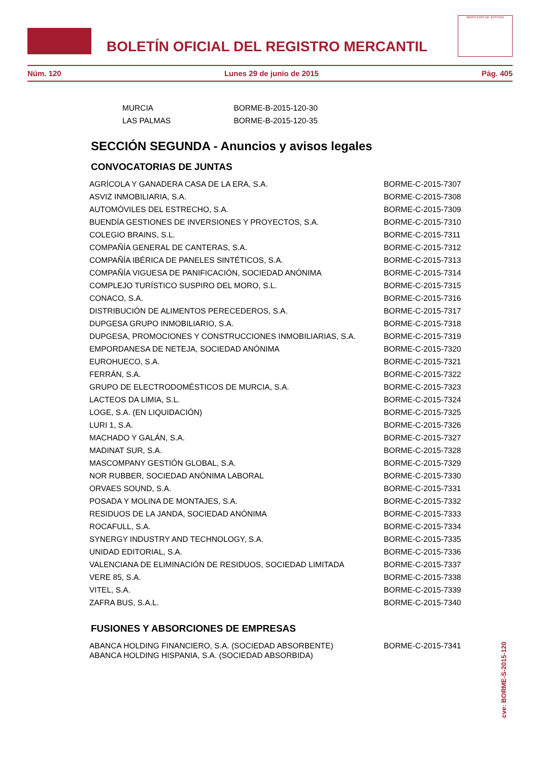BOLETÍN OFICIAL DEL REGISTRO MERCANTIL
MINISTERIO DE JUSTICIA
Núm. 120 Lunes 29 de junio de 2015 Pág. 405
| MURCIA | BORME-B-2015-120-30 |
| LAS PALMAS | BORME-B-2015-120-35 |
SECCIÓN SEGUNDA - Anuncios y avisos legales
CONVOCATORIAS DE JUNTAS
| AGRÍCOLA Y GANADERA CASA DE LA ERA, S.A. | BORME-C-2015-7307 |
| ASVIZ INMOBILIARIA, S.A. | BORME-C-2015-7308 |
| AUTOMÓVILES DEL ESTRECHO, S.A. | BORME-C-2015-7309 |
| BUENDÍA GESTIONES DE INVERSIONES Y PROYECTOS, S.A. | BORME-C-2015-7310 |
| COLEGIO BRAINS, S.L. | BORME-C-2015-7311 |
| COMPAÑÍA GENERAL DE CANTERAS, S.A. | BORME-C-2015-7312 |
| COMPAÑÍA IBÉRICA DE PANELES SINTÉTICOS, S.A. | BORME-C-2015-7313 |
| COMPAÑÍA VIGUESA DE PANIFICACIÓN, SOCIEDAD ANÓNIMA | BORME-C-2015-7314 |
| COMPLEJO TURÍSTICO SUSPIRO DEL MORO, S.L. | BORME-C-2015-7315 |
| CONACO, S.A. | BORME-C-2015-7316 |
| DISTRIBUCIÓN DE ALIMENTOS PERECEDEROS, S.A. | BORME-C-2015-7317 |
| DUPGESA GRUPO INMOBILIARIO, S.A. | BORME-C-2015-7318 |
| DUPGESA, PROMOCIONES Y CONSTRUCCIONES INMOBILIARIAS, S.A. | BORME-C-2015-7319 |
| EMPORDANESA DE NETEJA, SOCIEDAD ANÓNIMA | BORME-C-2015-7320 |
| EUROHUECO, S.A. | BORME-C-2015-7321 |
| FERRÁN, S.A. | BORME-C-2015-7322 |
| GRUPO DE ELECTRODOMÉSTICOS DE MURCIA, S.A. | BORME-C-2015-7323 |
| LACTEOS DA LIMIA, S.L. | BORME-C-2015-7324 |
| LOGE, S.A. (EN LIQUIDACIÓN) | BORME-C-2015-7325 |
| LURI 1, S.A. | BORME-C-2015-7326 |
| MACHADO Y GALÁN, S.A. | BORME-C-2015-7327 |
| MADINAT SUR, S.A. | BORME-C-2015-7328 |
| MASCOMPANY GESTIÓN GLOBAL, S.A. | BORME-C-2015-7329 |
| NOR RUBBER, SOCIEDAD ANÓNIMA LABORAL | BORME-C-2015-7330 |
| ORVAES SOUND, S.A. | BORME-C-2015-7331 |
| POSADA Y MOLINA DE MONTAJES, S.A. | BORME-C-2015-7332 |
| RESIDUOS DE LA JANDA, SOCIEDAD ANÓNIMA | BORME-C-2015-7333 |
| ROCAFULL, S.A. | BORME-C-2015-7334 |
| SYNERGY INDUSTRY AND TECHNOLOGY, S.A. | BORME-C-2015-7335 |
| UNIDAD EDITORIAL, S.A. | BORME-C-2015-7336 |
| VALENCIANA DE ELIMINACIÓN DE RESIDUOS, SOCIEDAD LIMITADA | BORME-C-2015-7337 |
| VERE 85, S.A. | BORME-C-2015-7338 |
| VITEL, S.A. | BORME-C-2015-7339 |
| ZAFRA BUS, S.A.L. | BORME-C-2015-7340 |
FUSIONES Y ABSORCIONES DE EMPRESAS
| ABANCA HOLDING FINANCIERO, S.A. (SOCIEDAD ABSORBENTE) ABANCA HOLDING HISPANIA, S.A. (SOCIEDAD ABSORBIDA) | BORME-C-2015-7341 |
cve: BORME-S-2015-120